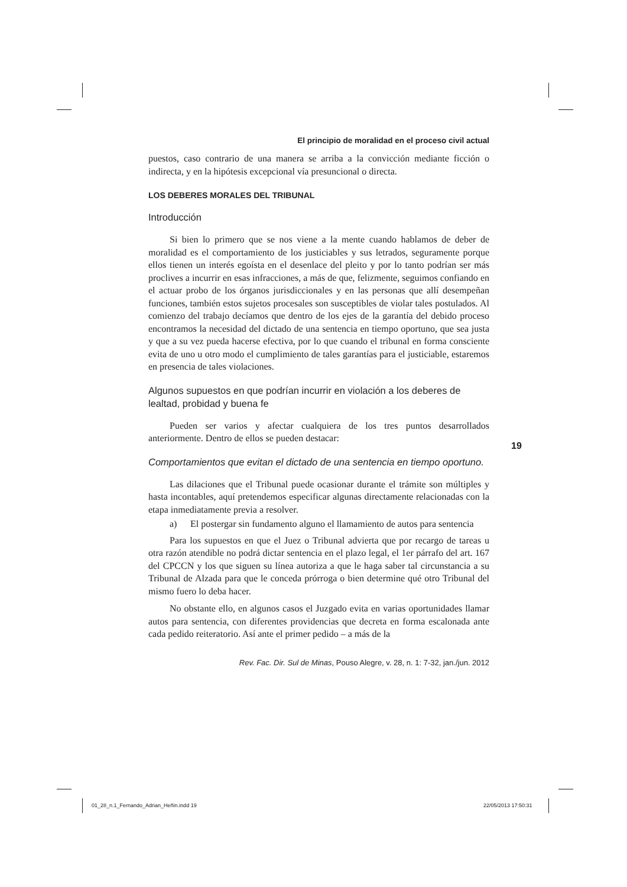El principio de moralidad en el proceso civil actual
puestos, caso contrario de una manera se arriba a la convicción mediante ficción o indirecta, y en la hipótesis excepcional vía presuncional o directa.
LOS DEBERES MORALES DEL TRIBUNAL
Introducción
Si bien lo primero que se nos viene a la mente cuando hablamos de deber de moralidad es el comportamiento de los justiciables y sus letrados, seguramente porque ellos tienen un interés egoísta en el desenlace del pleito y por lo tanto podrían ser más proclives a incurrir en esas infracciones, a más de que, felizmente, seguimos confiando en el actuar probo de los órganos jurisdiccionales y en las personas que allí desempeñan funciones, también estos sujetos procesales son susceptibles de violar tales postulados. Al comienzo del trabajo decíamos que dentro de los ejes de la garantía del debido proceso encontramos la necesidad del dictado de una sentencia en tiempo oportuno, que sea justa y que a su vez pueda hacerse efectiva, por lo que cuando el tribunal en forma consciente evita de uno u otro modo el cumplimiento de tales garantías para el justiciable, estaremos en presencia de tales violaciones.
Algunos supuestos en que podrían incurrir en violación a los deberes de lealtad, probidad y buena fe
Pueden ser varios y afectar cualquiera de los tres puntos desarrollados anteriormente. Dentro de ellos se pueden destacar:
Comportamientos que evitan el dictado de una sentencia en tiempo oportuno.
Las dilaciones que el Tribunal puede ocasionar durante el trámite son múltiples y hasta incontables, aquí pretendemos especificar algunas directamente relacionadas con la etapa inmediatamente previa a resolver.
a) El postergar sin fundamento alguno el llamamiento de autos para sentencia
Para los supuestos en que el Juez o Tribunal advierta que por recargo de tareas u otra razón atendible no podrá dictar sentencia en el plazo legal, el 1er párrafo del art. 167 del CPCCN y los que siguen su línea autoriza a que le haga saber tal circunstancia a su Tribunal de Alzada para que le conceda prórroga o bien determine qué otro Tribunal del mismo fuero lo deba hacer.
No obstante ello, en algunos casos el Juzgado evita en varias oportunidades llamar autos para sentencia, con diferentes providencias que decreta en forma escalonada ante cada pedido reiteratorio. Así ante el primer pedido – a más de la
Rev. Fac. Dir. Sul de Minas, Pouso Alegre, v. 28, n. 1: 7-32, jan./jun. 2012
19
01_28_n.1_Fernando_Adrian_Heñin.indd 19
22/05/2013 17:50:31